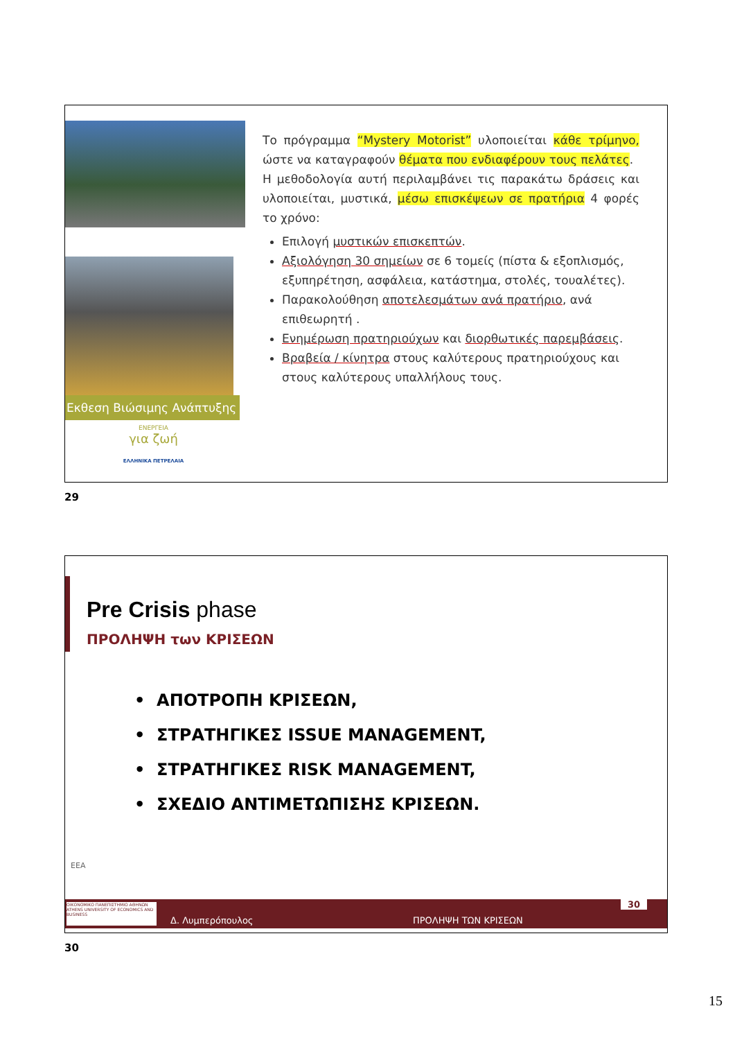Εκθεση Βιώσιμης Ανάπτυξης
ΕΝΕΡΓΕΙΑ
για ζωή
ΕΛΛΗΝΙΚΑ ΠΕΤΡΕΛΑΙΑ
Το πρόγραμμα “Mystery Motorist” υλοποιείται κάθε τρίμηνο, ώστε να καταγραφούν θέματα που ενδιαφέρουν τους πελάτες.
Η μεθοδολογία αυτή περιλαμβάνει τις παρακάτω δράσεις και υλοποιείται, μυστικά, μέσω επισκέψεων σε πρατήρια 4 φορές το χρόνο:
Επιλογή μυστικών επισκεπτών.
Αξιολόγηση 30 σημείων σε 6 τομείς (πίστα & εξοπλισμός, εξυπηρέτηση, ασφάλεια, κατάστημα, στολές, τουαλέτες).
Παρακολούθηση αποτελεσμάτων ανά πρατήριο, ανά επιθεωρητή .
Ενημέρωση πρατηριούχων και διορθωτικές παρεμβάσεις.
Βραβεία / κίνητρα στους καλύτερους πρατηριούχους και στους καλύτερους υπαλλήλους τους.
29
Pre Crisis phase
ΠΡΟΛΗΨΗ των ΚΡΙΣΕΩΝ
• ΑΠΟΤΡΟΠΗ ΚΡΙΣΕΩΝ,
• ΣΤΡΑΤΗΓΙΚΕΣ ISSUE MANAGEMENT,
• ΣΤΡΑΤΗΓΙΚΕΣ RISK MANAGEMENT,
• ΣΧΕΔΙΟ ΑΝΤΙΜΕΤΩΠΙΣΗΣ ΚΡΙΣΕΩΝ.
EEA
ΟΙΚΟΝΟΜΙΚΟ ΠΑΝΕΠΙΣΤΗΜΙΟ ΑΘΗΝΩΝ ATHENS UNIVERSITY OF ECONOMICS AND BUSINESS Δ. Λυμπερόπουλος ΠΡΟΛΗΨΗ ΤΩΝ ΚΡΙΣΕΩΝ 30
30
15